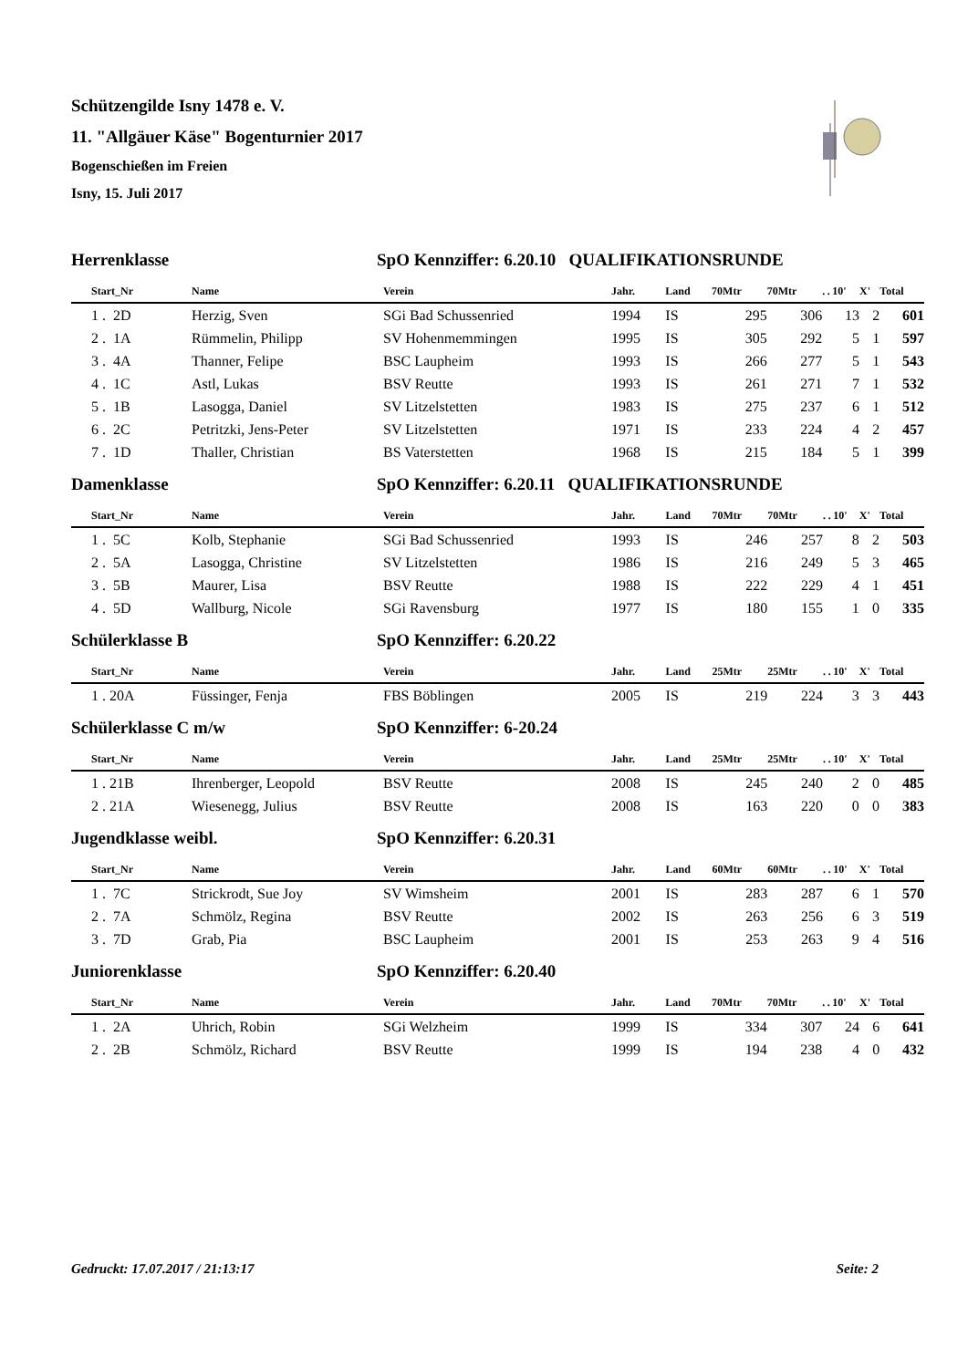Schützengilde Isny 1478 e. V.
11. "Allgäuer Käse" Bogenturnier 2017
Bogenschießen im Freien
Isny, 15. Juli 2017
Herrenklasse SpO Kennziffer: 6.20.10 QUALIFIKATIONSRUNDE
| Start_Nr | Name | Verein | Jahr. | Land | 70Mtr | 70Mtr | . | . | 10' | X' | Total |
| --- | --- | --- | --- | --- | --- | --- | --- | --- | --- | --- | --- |
| 1 . 2D | Herzig, Sven | SGi Bad Schussenried | 1994 | IS | 295 | 306 | | | 13 | 2 | 601 |
| 2 . 1A | Rümmelin, Philipp | SV Hohenmemmingen | 1995 | IS | 305 | 292 | | | 5 | 1 | 597 |
| 3 . 4A | Thanner, Felipe | BSC Laupheim | 1993 | IS | 266 | 277 | | | 5 | 1 | 543 |
| 4 . 1C | Astl, Lukas | BSV Reutte | 1993 | IS | 261 | 271 | | | 7 | 1 | 532 |
| 5 . 1B | Lasogga, Daniel | SV Litzelstetten | 1983 | IS | 275 | 237 | | | 6 | 1 | 512 |
| 6 . 2C | Petritzki, Jens-Peter | SV Litzelstetten | 1971 | IS | 233 | 224 | | | 4 | 2 | 457 |
| 7 . 1D | Thaller, Christian | BS Vaterstetten | 1968 | IS | 215 | 184 | | | 5 | 1 | 399 |
Damenklasse SpO Kennziffer: 6.20.11 QUALIFIKATIONSRUNDE
| Start_Nr | Name | Verein | Jahr. | Land | 70Mtr | 70Mtr | . | . | 10' | X' | Total |
| --- | --- | --- | --- | --- | --- | --- | --- | --- | --- | --- | --- |
| 1 . 5C | Kolb, Stephanie | SGi Bad Schussenried | 1993 | IS | 246 | 257 | | | 8 | 2 | 503 |
| 2 . 5A | Lasogga, Christine | SV Litzelstetten | 1986 | IS | 216 | 249 | | | 5 | 3 | 465 |
| 3 . 5B | Maurer, Lisa | BSV Reutte | 1988 | IS | 222 | 229 | | | 4 | 1 | 451 |
| 4 . 5D | Wallburg, Nicole | SGi Ravensburg | 1977 | IS | 180 | 155 | | | 1 | 0 | 335 |
Schülerklasse B SpO Kennziffer: 6.20.22
| Start_Nr | Name | Verein | Jahr. | Land | 25Mtr | 25Mtr | . | . | 10' | X' | Total |
| --- | --- | --- | --- | --- | --- | --- | --- | --- | --- | --- | --- |
| 1 . 20A | Füssinger, Fenja | FBS Böblingen | 2005 | IS | 219 | 224 | | | 3 | 3 | 443 |
Schülerklasse C m/w SpO Kennziffer: 6-20.24
| Start_Nr | Name | Verein | Jahr. | Land | 25Mtr | 25Mtr | . | . | 10' | X' | Total |
| --- | --- | --- | --- | --- | --- | --- | --- | --- | --- | --- | --- |
| 1 . 21B | Ihrenberger, Leopold | BSV Reutte | 2008 | IS | 245 | 240 | | | 2 | 0 | 485 |
| 2 . 21A | Wiesenegg, Julius | BSV Reutte | 2008 | IS | 163 | 220 | | | 0 | 0 | 383 |
Jugendklasse weibl. SpO Kennziffer: 6.20.31
| Start_Nr | Name | Verein | Jahr. | Land | 60Mtr | 60Mtr | . | . | 10' | X' | Total |
| --- | --- | --- | --- | --- | --- | --- | --- | --- | --- | --- | --- |
| 1 . 7C | Strickrodt, Sue Joy | SV Wimsheim | 2001 | IS | 283 | 287 | | | 6 | 1 | 570 |
| 2 . 7A | Schmölz, Regina | BSV Reutte | 2002 | IS | 263 | 256 | | | 6 | 3 | 519 |
| 3 . 7D | Grab, Pia | BSC Laupheim | 2001 | IS | 253 | 263 | | | 9 | 4 | 516 |
Juniorenklasse SpO Kennziffer: 6.20.40
| Start_Nr | Name | Verein | Jahr. | Land | 70Mtr | 70Mtr | . | . | 10' | X' | Total |
| --- | --- | --- | --- | --- | --- | --- | --- | --- | --- | --- | --- |
| 1 . 2A | Uhrich, Robin | SGi Welzheim | 1999 | IS | 334 | 307 | | | 24 | 6 | 641 |
| 2 . 2B | Schmölz, Richard | BSV Reutte | 1999 | IS | 194 | 238 | | | 4 | 0 | 432 |
Gedruckt: 17.07.2017 / 21:13:17 Seite: 2